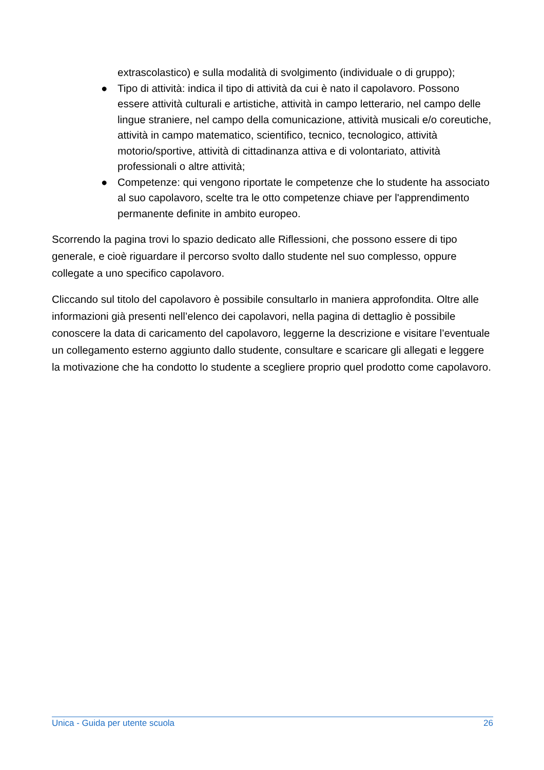extrascolastico) e sulla modalità di svolgimento (individuale o di gruppo);
● Tipo di attività: indica il tipo di attività da cui è nato il capolavoro. Possono essere attività culturali e artistiche, attività in campo letterario, nel campo delle lingue straniere, nel campo della comunicazione, attività musicali e/o coreutiche, attività in campo matematico, scientifico, tecnico, tecnologico, attività motorio/sportive, attività di cittadinanza attiva e di volontariato, attività professionali o altre attività;
● Competenze: qui vengono riportate le competenze che lo studente ha associato al suo capolavoro, scelte tra le otto competenze chiave per l'apprendimento permanente definite in ambito europeo.
Scorrendo la pagina trovi lo spazio dedicato alle Riflessioni, che possono essere di tipo generale, e cioè riguardare il percorso svolto dallo studente nel suo complesso, oppure collegate a uno specifico capolavoro.
Cliccando sul titolo del capolavoro è possibile consultarlo in maniera approfondita. Oltre alle informazioni già presenti nell’elenco dei capolavori, nella pagina di dettaglio è possibile conoscere la data di caricamento del capolavoro, leggerne la descrizione e visitare l’eventuale un collegamento esterno aggiunto dallo studente, consultare e scaricare gli allegati e leggere la motivazione che ha condotto lo studente a scegliere proprio quel prodotto come capolavoro.
Unica - Guida per utente scuola 26